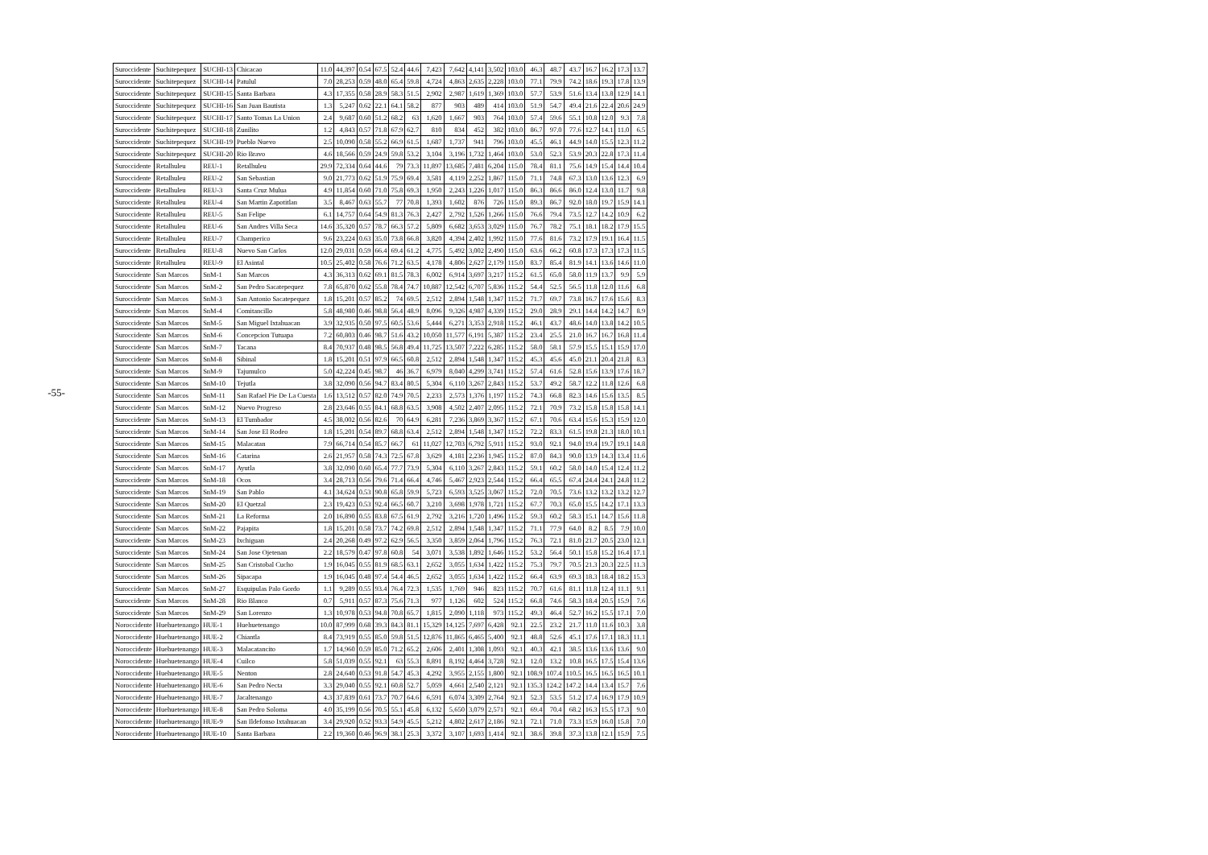-55-
| Suroccidente | Suchitepequez | SUCHI-13 | Chicacao | 11.0 | 44,397 | 0.54 | 67.5 | 52.4 | 44.6 | 7,423 | 7,642 | 4,141 | 3,502 | 103.0 | 46.3 | 48.7 | 43.7 | 16.7 | 16.2 | 17.3 | 13.7 |
| Suroccidente | Suchitepequez | SUCHI-14 | Patulul | 7.0 | 28,253 | 0.59 | 48.0 | 65.4 | 59.8 | 4,724 | 4,863 | 2,635 | 2,228 | 103.0 | 77.1 | 79.9 | 74.2 | 18.6 | 19.3 | 17.8 | 13.9 |
| Suroccidente | Suchitepequez | SUCHI-15 | Santa Barbara | 4.3 | 17,355 | 0.58 | 28.9 | 58.3 | 51.5 | 2,902 | 2,987 | 1,619 | 1,369 | 103.0 | 57.7 | 53.9 | 51.6 | 13.4 | 13.8 | 12.9 | 14.1 |
| Suroccidente | Suchitepequez | SUCHI-16 | San Juan Bautista | 1.3 | 5,247 | 0.62 | 22.1 | 64.1 | 58.2 | 877 | 903 | 489 | 414 | 103.0 | 51.9 | 54.7 | 49.4 | 21.6 | 22.4 | 20.6 | 24.9 |
| Suroccidente | Suchitepequez | SUCHI-17 | Santo Tomas La Union | 2.4 | 9,687 | 0.60 | 51.2 | 68.2 | 63 | 1,620 | 1,667 | 903 | 764 | 103.0 | 57.4 | 59.6 | 55.1 | 10.8 | 12.0 | 9.3 | 7.8 |
| Suroccidente | Suchitepequez | SUCHI-18 | Zunilito | 1.2 | 4,843 | 0.57 | 71.8 | 67.9 | 62.7 | 810 | 834 | 452 | 382 | 103.0 | 86.7 | 97.0 | 77.6 | 12.7 | 14.1 | 11.0 | 6.5 |
| Suroccidente | Suchitepequez | SUCHI-19 | Pueblo Nuevo | 2.5 | 10,090 | 0.58 | 55.2 | 66.9 | 61.5 | 1,687 | 1,737 | 941 | 796 | 103.0 | 45.5 | 46.1 | 44.9 | 14.0 | 15.5 | 12.3 | 11.2 |
| Suroccidente | Suchitepequez | SUCHI-20 | Rio Bravo | 4.6 | 18,566 | 0.59 | 24.9 | 59.8 | 53.2 | 3,104 | 3,196 | 1,732 | 1,464 | 103.0 | 53.0 | 52.3 | 53.9 | 20.3 | 22.8 | 17.3 | 11.4 |
| Suroccidente | Retalhuleu | REU-1 | Retalhuleu | 29.9 | 72,334 | 0.64 | 44.6 | 79 | 73.3 | 11,897 | 13,685 | 7,481 | 6,204 | 115.0 | 78.4 | 81.1 | 75.6 | 14.9 | 15.4 | 14.4 | 10.4 |
| Suroccidente | Retalhuleu | REU-2 | San Sebastian | 9.0 | 21,773 | 0.62 | 51.9 | 75.9 | 69.4 | 3,581 | 4,119 | 2,252 | 1,867 | 115.0 | 71.1 | 74.8 | 67.3 | 13.0 | 13.6 | 12.3 | 6.9 |
| Suroccidente | Retalhuleu | REU-3 | Santa Cruz Mulua | 4.9 | 11,854 | 0.60 | 71.0 | 75.8 | 69.3 | 1,950 | 2,243 | 1,226 | 1,017 | 115.0 | 86.3 | 86.6 | 86.0 | 12.4 | 13.0 | 11.7 | 9.8 |
| Suroccidente | Retalhuleu | REU-4 | San Martin Zapotitlan | 3.5 | 8,467 | 0.63 | 55.7 | 77 | 70.8 | 1,393 | 1,602 | 876 | 726 | 115.0 | 89.3 | 86.7 | 92.0 | 18.0 | 19.7 | 15.9 | 14.1 |
| Suroccidente | Retalhuleu | REU-5 | San Felipe | 6.1 | 14,757 | 0.64 | 54.9 | 81.3 | 76.3 | 2,427 | 2,792 | 1,526 | 1,266 | 115.0 | 76.6 | 79.4 | 73.5 | 12.7 | 14.2 | 10.9 | 6.2 |
| Suroccidente | Retalhuleu | REU-6 | San Andres Villa Seca | 14.6 | 35,320 | 0.57 | 78.7 | 66.3 | 57.2 | 5,809 | 6,682 | 3,653 | 3,029 | 115.0 | 76.7 | 78.2 | 75.1 | 18.1 | 18.2 | 17.9 | 15.5 |
| Suroccidente | Retalhuleu | REU-7 | Champerico | 9.6 | 23,224 | 0.63 | 35.0 | 73.8 | 66.8 | 3,820 | 4,394 | 2,402 | 1,992 | 115.0 | 77.6 | 81.6 | 73.2 | 17.9 | 19.1 | 16.4 | 11.5 |
| Suroccidente | Retalhuleu | REU-8 | Nuevo San Carlos | 12.0 | 29,031 | 0.59 | 66.4 | 69.4 | 61.2 | 4,775 | 5,492 | 3,002 | 2,490 | 115.0 | 63.6 | 66.2 | 60.8 | 17.3 | 17.3 | 17.3 | 11.5 |
| Suroccidente | Retalhuleu | REU-9 | El Asintal | 10.5 | 25,402 | 0.58 | 76.6 | 71.2 | 63.5 | 4,178 | 4,806 | 2,627 | 2,179 | 115.0 | 83.7 | 85.4 | 81.9 | 14.1 | 13.6 | 14.6 | 11.0 |
| Suroccidente | San Marcos | SnM-1 | San Marcos | 4.3 | 36,313 | 0.62 | 69.1 | 81.5 | 78.3 | 6,002 | 6,914 | 3,697 | 3,217 | 115.2 | 61.5 | 65.0 | 58.0 | 11.9 | 13.7 | 9.9 | 5.9 |
| Suroccidente | San Marcos | SnM-2 | San Pedro Sacatepequez | 7.8 | 65,870 | 0.62 | 55.8 | 78.4 | 74.7 | 10,887 | 12,542 | 6,707 | 5,836 | 115.2 | 54.4 | 52.5 | 56.5 | 11.8 | 12.0 | 11.6 | 6.8 |
| Suroccidente | San Marcos | SnM-3 | San Antonio Sacatepequez | 1.8 | 15,201 | 0.57 | 85.2 | 74 | 69.5 | 2,512 | 2,894 | 1,548 | 1,347 | 115.2 | 71.7 | 69.7 | 73.8 | 16.7 | 17.6 | 15.6 | 8.3 |
| Suroccidente | San Marcos | SnM-4 | Comitancillo | 5.8 | 48,980 | 0.46 | 98.8 | 56.4 | 48.9 | 8,096 | 9,326 | 4,987 | 4,339 | 115.2 | 29.0 | 28.9 | 29.1 | 14.4 | 14.2 | 14.7 | 8.9 |
| Suroccidente | San Marcos | SnM-5 | San Miguel Ixtahuacan | 3.9 | 32,935 | 0.50 | 97.5 | 60.5 | 53.6 | 5,444 | 6,271 | 3,353 | 2,918 | 115.2 | 46.1 | 43.7 | 48.6 | 14.0 | 13.8 | 14.2 | 10.5 |
| Suroccidente | San Marcos | SnM-6 | Concepcion Tutuapa | 7.2 | 60,803 | 0.46 | 98.7 | 51.6 | 43.2 | 10,050 | 11,577 | 6,191 | 5,387 | 115.2 | 23.4 | 25.5 | 21.0 | 16.7 | 16.7 | 16.8 | 11.4 |
| Suroccidente | San Marcos | SnM-7 | Tacana | 8.4 | 70,937 | 0.48 | 98.5 | 56.8 | 49.4 | 11,725 | 13,507 | 7,222 | 6,285 | 115.2 | 58.0 | 58.1 | 57.9 | 15.5 | 15.1 | 15.9 | 17.0 |
| Suroccidente | San Marcos | SnM-8 | Sibinal | 1.8 | 15,201 | 0.51 | 97.9 | 66.5 | 60.8 | 2,512 | 2,894 | 1,548 | 1,347 | 115.2 | 45.3 | 45.6 | 45.0 | 21.1 | 20.4 | 21.8 | 8.3 |
| Suroccidente | San Marcos | SnM-9 | Tajumulco | 5.0 | 42,224 | 0.45 | 98.7 | 46 | 36.7 | 6,979 | 8,040 | 4,299 | 3,741 | 115.2 | 57.4 | 61.6 | 52.8 | 15.6 | 13.9 | 17.6 | 18.7 |
| Suroccidente | San Marcos | SnM-10 | Tejutla | 3.8 | 32,090 | 0.56 | 94.7 | 83.4 | 80.5 | 5,304 | 6,110 | 3,267 | 2,843 | 115.2 | 53.7 | 49.2 | 58.7 | 12.2 | 11.8 | 12.6 | 6.8 |
| Suroccidente | San Marcos | SnM-11 | San Rafael Pie De La Cuesta | 1.6 | 13,512 | 0.57 | 82.0 | 74.9 | 70.5 | 2,233 | 2,573 | 1,376 | 1,197 | 115.2 | 74.3 | 66.8 | 82.3 | 14.6 | 15.6 | 13.5 | 8.5 |
| Suroccidente | San Marcos | SnM-12 | Nuevo Progreso | 2.8 | 23,646 | 0.55 | 84.1 | 68.8 | 63.5 | 3,908 | 4,502 | 2,407 | 2,095 | 115.2 | 72.1 | 70.9 | 73.2 | 15.8 | 15.8 | 15.8 | 14.1 |
| Suroccidente | San Marcos | SnM-13 | El Tumbador | 4.5 | 38,002 | 0.56 | 82.6 | 70 | 64.9 | 6,281 | 7,236 | 3,869 | 3,367 | 115.2 | 67.1 | 70.6 | 63.4 | 15.6 | 15.3 | 15.9 | 12.0 |
| Suroccidente | San Marcos | SnM-14 | San Jose El Rodeo | 1.8 | 15,201 | 0.54 | 89.7 | 68.8 | 63.4 | 2,512 | 2,894 | 1,548 | 1,347 | 115.2 | 72.2 | 83.3 | 61.5 | 19.8 | 21.3 | 18.0 | 10.1 |
| Suroccidente | San Marcos | SnM-15 | Malacatan | 7.9 | 66,714 | 0.54 | 85.7 | 66.7 | 61 | 11,027 | 12,703 | 6,792 | 5,911 | 115.2 | 93.0 | 92.1 | 94.0 | 19.4 | 19.7 | 19.1 | 14.8 |
| Suroccidente | San Marcos | SnM-16 | Catarina | 2.6 | 21,957 | 0.58 | 74.3 | 72.5 | 67.8 | 3,629 | 4,181 | 2,236 | 1,945 | 115.2 | 87.0 | 84.3 | 90.0 | 13.9 | 14.3 | 13.4 | 11.6 |
| Suroccidente | San Marcos | SnM-17 | Ayutla | 3.8 | 32,090 | 0.60 | 65.4 | 77.7 | 73.9 | 5,304 | 6,110 | 3,267 | 2,843 | 115.2 | 59.1 | 60.2 | 58.0 | 14.0 | 15.4 | 12.4 | 11.2 |
| Suroccidente | San Marcos | SnM-18 | Ocos | 3.4 | 28,713 | 0.56 | 79.6 | 71.4 | 66.4 | 4,746 | 5,467 | 2,923 | 2,544 | 115.2 | 66.4 | 65.5 | 67.4 | 24.4 | 24.1 | 24.8 | 11.2 |
| Suroccidente | San Marcos | SnM-19 | San Pablo | 4.1 | 34,624 | 0.53 | 90.8 | 65.8 | 59.9 | 5,723 | 6,593 | 3,525 | 3,067 | 115.2 | 72.0 | 70.5 | 73.6 | 13.2 | 13.2 | 13.2 | 12.7 |
| Suroccidente | San Marcos | SnM-20 | El Quetzal | 2.3 | 19,423 | 0.53 | 92.4 | 66.5 | 60.7 | 3,210 | 3,698 | 1,978 | 1,721 | 115.2 | 67.7 | 70.3 | 65.0 | 15.5 | 14.2 | 17.1 | 13.3 |
| Suroccidente | San Marcos | SnM-21 | La Reforma | 2.0 | 16,890 | 0.55 | 83.8 | 67.5 | 61.9 | 2,792 | 3,216 | 1,720 | 1,496 | 115.2 | 59.3 | 60.2 | 58.3 | 15.1 | 14.7 | 15.6 | 11.8 |
| Suroccidente | San Marcos | SnM-22 | Pajapita | 1.8 | 15,201 | 0.58 | 73.7 | 74.2 | 69.8 | 2,512 | 2,894 | 1,548 | 1,347 | 115.2 | 71.1 | 77.9 | 64.0 | 8.2 | 8.5 | 7.9 | 10.0 |
| Suroccidente | San Marcos | SnM-23 | Ixchiguan | 2.4 | 20,268 | 0.49 | 97.2 | 62.9 | 56.5 | 3,350 | 3,859 | 2,064 | 1,796 | 115.2 | 76.3 | 72.1 | 81.0 | 21.7 | 20.5 | 23.0 | 12.1 |
| Suroccidente | San Marcos | SnM-24 | San Jose Ojetenan | 2.2 | 18,579 | 0.47 | 97.8 | 60.8 | 54 | 3,071 | 3,538 | 1,892 | 1,646 | 115.2 | 53.2 | 56.4 | 50.1 | 15.8 | 15.2 | 16.4 | 17.1 |
| Suroccidente | San Marcos | SnM-25 | San Cristobal Cucho | 1.9 | 16,045 | 0.55 | 81.9 | 68.5 | 63.1 | 2,652 | 3,055 | 1,634 | 1,422 | 115.2 | 75.3 | 79.7 | 70.5 | 21.3 | 20.3 | 22.5 | 11.3 |
| Suroccidente | San Marcos | SnM-26 | Sipacapa | 1.9 | 16,045 | 0.48 | 97.4 | 54.4 | 46.5 | 2,652 | 3,055 | 1,634 | 1,422 | 115.2 | 66.4 | 63.9 | 69.3 | 18.3 | 18.4 | 18.2 | 15.3 |
| Suroccidente | San Marcos | SnM-27 | Esquipulas Palo Gordo | 1.1 | 9,289 | 0.55 | 93.4 | 76.4 | 72.3 | 1,535 | 1,769 | 946 | 823 | 115.2 | 70.7 | 61.6 | 81.1 | 11.8 | 12.4 | 11.1 | 9.1 |
| Suroccidente | San Marcos | SnM-28 | Rio Blanco | 0.7 | 5,911 | 0.57 | 87.3 | 75.6 | 71.3 | 977 | 1,126 | 602 | 524 | 115.2 | 66.8 | 74.6 | 58.3 | 18.4 | 20.5 | 15.9 | 7.6 |
| Suroccidente | San Marcos | SnM-29 | San Lorenzo | 1.3 | 10,978 | 0.53 | 94.8 | 70.8 | 65.7 | 1,815 | 2,090 | 1,118 | 973 | 115.2 | 49.3 | 46.4 | 52.7 | 16.2 | 15.5 | 17.1 | 7.0 |
| Noroccidente | Huehuetenango | HUE-1 | Huehuetenango | 10.0 | 87,999 | 0.68 | 39.3 | 84.3 | 81.1 | 15,329 | 14,125 | 7,697 | 6,428 | 92.1 | 22.5 | 23.2 | 21.7 | 11.0 | 11.6 | 10.3 | 3.8 |
| Noroccidente | Huehuetenango | HUE-2 | Chiantla | 8.4 | 73,919 | 0.55 | 85.0 | 59.8 | 51.5 | 12,876 | 11,865 | 6,465 | 5,400 | 92.1 | 48.8 | 52.6 | 45.1 | 17.6 | 17.1 | 18.3 | 11.1 |
| Noroccidente | Huehuetenango | HUE-3 | Malacatancito | 1.7 | 14,960 | 0.59 | 85.0 | 71.2 | 65.2 | 2,606 | 2,401 | 1,308 | 1,093 | 92.1 | 40.3 | 42.1 | 38.5 | 13.6 | 13.6 | 13.6 | 9.0 |
| Noroccidente | Huehuetenango | HUE-4 | Cuilco | 5.8 | 51,039 | 0.55 | 92.1 | 63 | 55.3 | 8,891 | 8,192 | 4,464 | 3,728 | 92.1 | 12.0 | 13.2 | 10.8 | 16.5 | 17.5 | 15.4 | 13.6 |
| Noroccidente | Huehuetenango | HUE-5 | Nenton | 2.8 | 24,640 | 0.53 | 91.8 | 54.7 | 45.3 | 4,292 | 3,955 | 2,155 | 1,800 | 92.1 | 108.9 | 107.4 | 110.5 | 16.5 | 16.5 | 16.5 | 10.1 |
| Noroccidente | Huehuetenango | HUE-6 | San Pedro Necta | 3.3 | 29,040 | 0.55 | 92.1 | 60.8 | 52.7 | 5,059 | 4,661 | 2,540 | 2,121 | 92.1 | 135.3 | 124.2 | 147.2 | 14.4 | 13.4 | 15.7 | 7.6 |
| Noroccidente | Huehuetenango | HUE-7 | Jacaltenango | 4.3 | 37,839 | 0.61 | 73.7 | 70.7 | 64.6 | 6,591 | 6,074 | 3,309 | 2,764 | 92.1 | 52.3 | 53.5 | 51.2 | 17.4 | 16.9 | 17.9 | 10.9 |
| Noroccidente | Huehuetenango | HUE-8 | San Pedro Soloma | 4.0 | 35,199 | 0.56 | 70.5 | 55.1 | 45.8 | 6,132 | 5,650 | 3,079 | 2,571 | 92.1 | 69.4 | 70.4 | 68.2 | 16.3 | 15.5 | 17.3 | 9.0 |
| Noroccidente | Huehuetenango | HUE-9 | San Ildefonso Ixtahuacan | 3.4 | 29,920 | 0.52 | 93.3 | 54.9 | 45.5 | 5,212 | 4,802 | 2,617 | 2,186 | 92.1 | 72.1 | 71.0 | 73.3 | 15.9 | 16.0 | 15.8 | 7.0 |
| Noroccidente | Huehuetenango | HUE-10 | Santa Barbara | 2.2 | 19,360 | 0.46 | 96.9 | 38.1 | 25.3 | 3,372 | 3,107 | 1,693 | 1,414 | 92.1 | 38.6 | 39.8 | 37.3 | 13.8 | 12.1 | 15.9 | 7.5 |